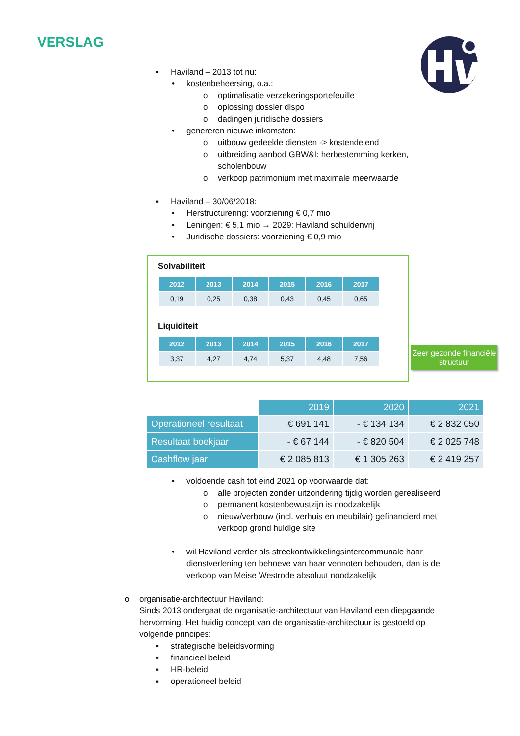VERSLAG
▪ Haviland – 2013 tot nu:
• kostenbeheersing, o.a.:
o optimalisatie verzekeringsportefeuille
o oplossing dossier dispo
o dadingen juridische dossiers
• genereren nieuwe inkomsten:
o uitbouw gedeelde diensten -> kostendelend
o uitbreiding aanbod GBW&I: herbestemming kerken, scholenbouw
o verkoop patrimonium met maximale meerwaarde
▪ Haviland – 30/06/2018:
• Herstructurering: voorziening € 0,7 mio
• Leningen: € 5,1 mio → 2029: Haviland schuldenvrij
• Juridische dossiers: voorziening € 0,9 mio
Solvabiliteit
| 2012 | 2013 | 2014 | 2015 | 2016 | 2017 |
| --- | --- | --- | --- | --- | --- |
| 0,19 | 0,25 | 0,38 | 0,43 | 0,45 | 0,65 |
Liquiditeit
| 2012 | 2013 | 2014 | 2015 | 2016 | 2017 |
| --- | --- | --- | --- | --- | --- |
| 3,37 | 4,27 | 4,74 | 5,37 | 4,48 | 7,56 |
Zeer gezonde financiële structuur
| | 2019 | 2020 | 2021 |
| Operationeel resultaat | € 691 141 | - € 134 134 | € 2 832 050 |
| Resultaat boekjaar | - € 67 144 | - € 820 504 | € 2 025 748 |
| Cashflow jaar | € 2 085 813 | € 1 305 263 | € 2 419 257 |
• voldoende cash tot eind 2021 op voorwaarde dat:
o alle projecten zonder uitzondering tijdig worden gerealiseerd
o permanent kostenbewustzijn is noodzakelijk
o nieuw/verbouw (incl. verhuis en meubilair) gefinancierd met verkoop grond huidige site
• wil Haviland verder als streekontwikkelingsintercommunale haar dienstverlening ten behoeve van haar vennoten behouden, dan is de verkoop van Meise Westrode absoluut noodzakelijk
o organisatie-architectuur Haviland:
Sinds 2013 ondergaat de organisatie-architectuur van Haviland een diepgaande hervorming. Het huidig concept van de organisatie-architectuur is gestoeld op volgende principes:
▪ strategische beleidsvorming
▪ financieel beleid
▪ HR-beleid
▪ operationeel beleid